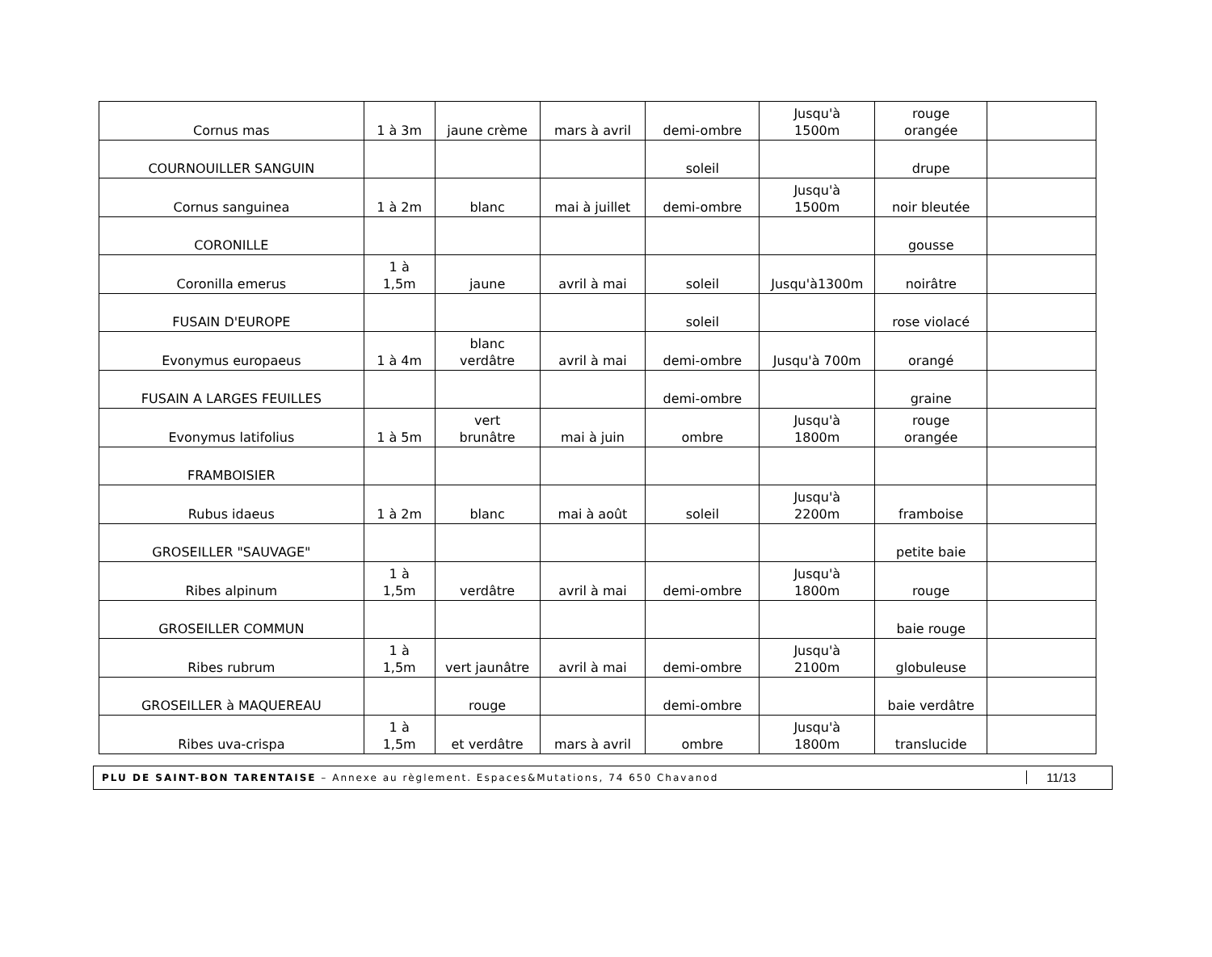| Cornus mas | 1 à 3m | jaune crème | mars à avril | demi-ombre | Jusqu'à 1500m | rouge orangée | |
| COURNOUILLER SANGUIN | | | | soleil | | drupe | |
| Cornus sanguinea | 1 à 2m | blanc | mai à juillet | demi-ombre | Jusqu'à 1500m | noir bleutée | |
| CORONILLE | | | | | | gousse | |
| Coronilla emerus | 1 à 1,5m | jaune | avril à mai | soleil | Jusqu'à1300m | noirâtre | |
| FUSAIN D'EUROPE | | | | soleil | | rose violacé | |
| Evonymus europaeus | 1 à 4m | blanc verdâtre | avril à mai | demi-ombre | Jusqu'à 700m | orangé | |
| FUSAIN A LARGES FEUILLES | | | | demi-ombre | | graine | |
| Evonymus latifolius | 1 à 5m | vert brunâtre | mai à juin | ombre | Jusqu'à 1800m | rouge orangée | |
| FRAMBOISIER | | | | | | | |
| Rubus idaeus | 1 à 2m | blanc | mai à août | soleil | Jusqu'à 2200m | framboise | |
| GROSEILLER "SAUVAGE" | | | | | | petite baie | |
| Ribes alpinum | 1 à 1,5m | verdâtre | avril à mai | demi-ombre | Jusqu'à 1800m | rouge | |
| GROSEILLER COMMUN | | | | | | baie rouge | |
| Ribes rubrum | 1 à 1,5m | vert jaunâtre | avril à mai | demi-ombre | Jusqu'à 2100m | globuleuse | |
| GROSEILLER à MAQUEREAU | | rouge | | demi-ombre | | baie verdâtre | |
| Ribes uva-crispa | 1 à 1,5m | et verdâtre | mars à avril | ombre | Jusqu'à 1800m | translucide | |
PLU DE SAINT-BON TARENTAISE – Annexe au règlement. Espaces&Mutations, 74 650 Chavanod
11/13